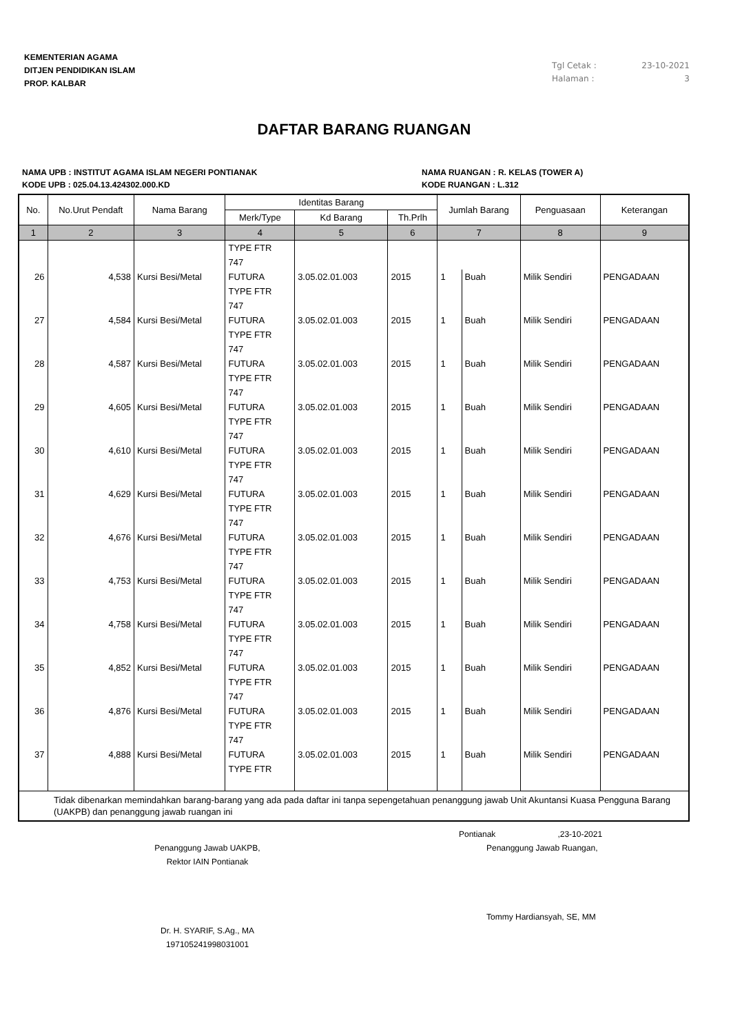KEMENTERIAN AGAMA
DITJEN PENDIDIKAN ISLAM
PROP. KALBAR
Tgl Cetak : 23-10-2021
Halaman : 3
DAFTAR BARANG RUANGAN
NAMA UPB : INSTITUT AGAMA ISLAM NEGERI PONTIANAK
KODE UPB : 025.04.13.424302.000.KD
NAMA RUANGAN : R. KELAS (TOWER A)
KODE RUANGAN : L.312
| No. | No.Urut Pendaft | Nama Barang | Identitas Barang | | | Jumlah Barang | | Penguasaan | Keterangan |
| --- | --- | --- | --- | --- | --- | --- | --- | --- | --- |
| | | | Merk/Type | Kd Barang | Th.Prlh | | | | |
| 1 | 2 | 3 | 4 | 5 | 6 | 7 | | 8 | 9 |
| | | | TYPE FTR 747 | | | | | | |
| 26 | 4,538 | Kursi Besi/Metal | FUTURA TYPE FTR 747 | 3.05.02.01.003 | 2015 | 1 | Buah | Milik Sendiri | PENGADAAN |
| 27 | 4,584 | Kursi Besi/Metal | FUTURA TYPE FTR 747 | 3.05.02.01.003 | 2015 | 1 | Buah | Milik Sendiri | PENGADAAN |
| 28 | 4,587 | Kursi Besi/Metal | FUTURA TYPE FTR 747 | 3.05.02.01.003 | 2015 | 1 | Buah | Milik Sendiri | PENGADAAN |
| 29 | 4,605 | Kursi Besi/Metal | FUTURA TYPE FTR 747 | 3.05.02.01.003 | 2015 | 1 | Buah | Milik Sendiri | PENGADAAN |
| 30 | 4,610 | Kursi Besi/Metal | FUTURA TYPE FTR 747 | 3.05.02.01.003 | 2015 | 1 | Buah | Milik Sendiri | PENGADAAN |
| 31 | 4,629 | Kursi Besi/Metal | FUTURA TYPE FTR 747 | 3.05.02.01.003 | 2015 | 1 | Buah | Milik Sendiri | PENGADAAN |
| 32 | 4,676 | Kursi Besi/Metal | FUTURA TYPE FTR 747 | 3.05.02.01.003 | 2015 | 1 | Buah | Milik Sendiri | PENGADAAN |
| 33 | 4,753 | Kursi Besi/Metal | FUTURA TYPE FTR 747 | 3.05.02.01.003 | 2015 | 1 | Buah | Milik Sendiri | PENGADAAN |
| 34 | 4,758 | Kursi Besi/Metal | FUTURA TYPE FTR 747 | 3.05.02.01.003 | 2015 | 1 | Buah | Milik Sendiri | PENGADAAN |
| 35 | 4,852 | Kursi Besi/Metal | FUTURA TYPE FTR 747 | 3.05.02.01.003 | 2015 | 1 | Buah | Milik Sendiri | PENGADAAN |
| 36 | 4,876 | Kursi Besi/Metal | FUTURA TYPE FTR 747 | 3.05.02.01.003 | 2015 | 1 | Buah | Milik Sendiri | PENGADAAN |
| 37 | 4,888 | Kursi Besi/Metal | FUTURA TYPE FTR | 3.05.02.01.003 | 2015 | 1 | Buah | Milik Sendiri | PENGADAAN |
| Tidak dibenarkan memindahkan barang-barang yang ada pada daftar ini tanpa sepengetahuan penanggung jawab Unit Akuntansi Kuasa Pengguna Barang (UAKPB) dan penanggung jawab ruangan ini | | | | | | | | | |
Penanggung Jawab UAKPB,
Rektor IAIN Pontianak
Dr. H. SYARIF, S.Ag., MA
197105241998031001
Pontianak ,23-10-2021
Penanggung Jawab Ruangan,
Tommy Hardiansyah, SE, MM